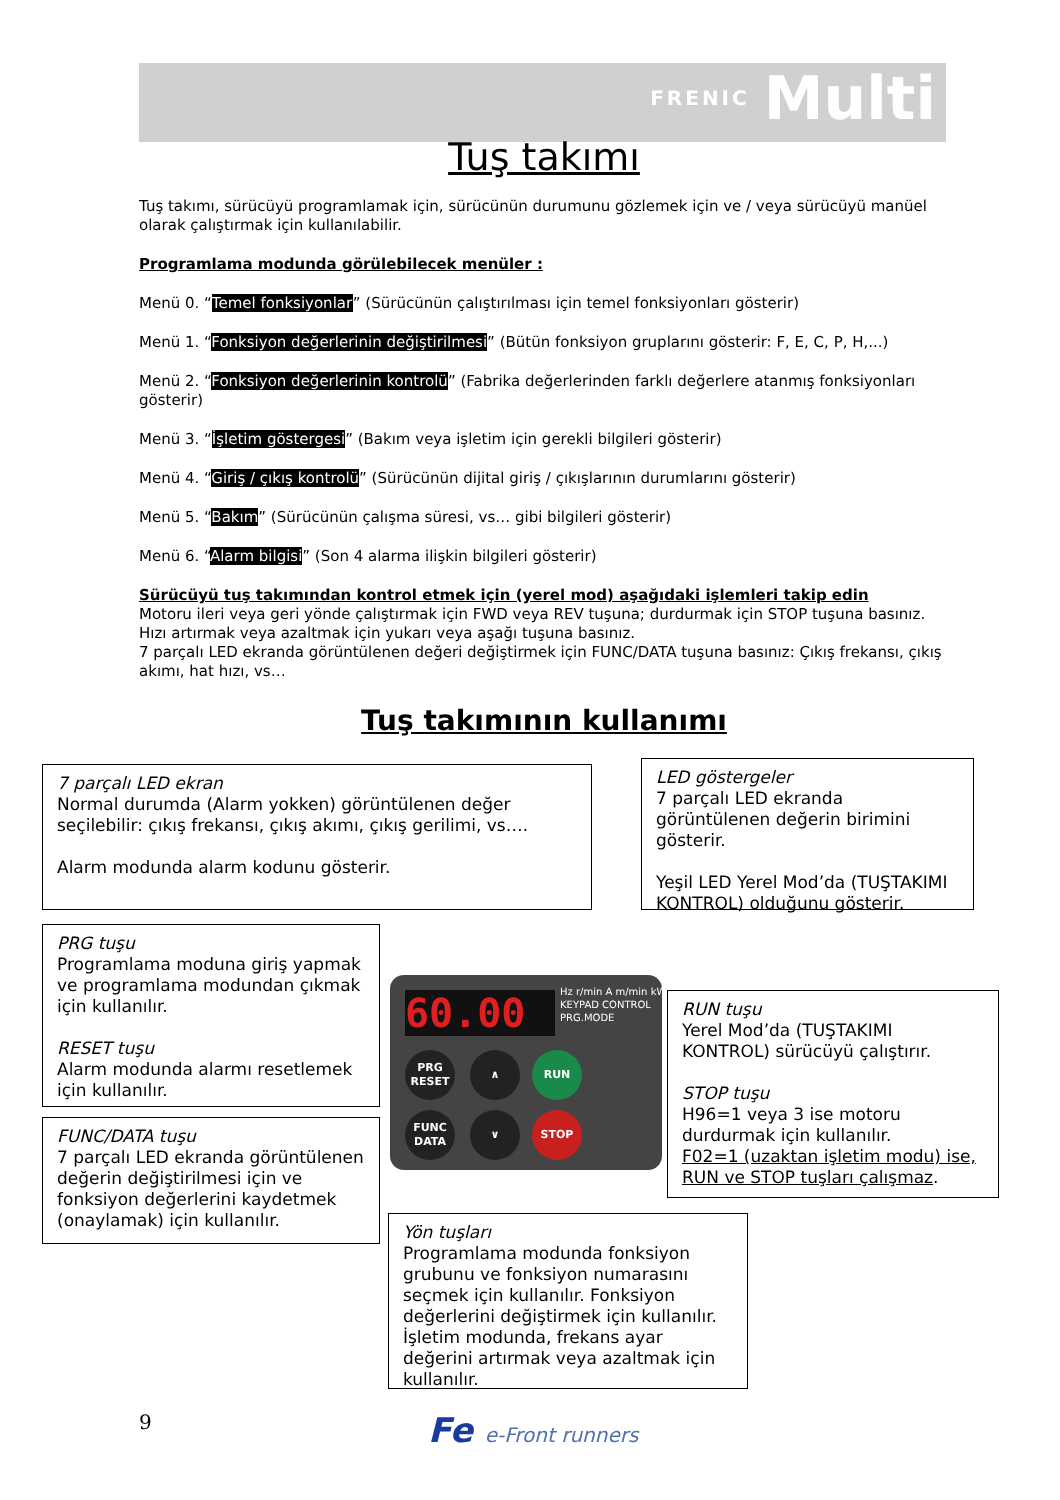FRENIC Multi
Tuş takımı
Tuş takımı, sürücüyü programlamak için, sürücünün durumunu gözlemek için ve / veya sürücüyü manüel olarak çalıştırmak için kullanılabilir.
Programlama modunda görülebilecek menüler :
Menü 0. “Temel fonksiyonlar” (Sürücünün çalıştırılması için temel fonksiyonları gösterir)
Menü 1. “Fonksiyon değerlerinin değiştirilmesi” (Bütün fonksiyon gruplarını gösterir: F, E, C, P, H,...)
Menü 2. “Fonksiyon değerlerinin kontrolü” (Fabrika değerlerinden farklı değerlere atanmış fonksiyonları gösterir)
Menü 3. “İşletim göstergesi” (Bakım veya işletim için gerekli bilgileri gösterir)
Menü 4. “Giriş / çıkış kontrolü” (Sürücünün dijital giriş / çıkışlarının durumlarını gösterir)
Menü 5. “Bakım” (Sürücünün çalışma süresi, vs… gibi bilgileri gösterir)
Menü 6. “Alarm bilgisi” (Son 4 alarma ilişkin bilgileri gösterir)
Sürücüyü tuş takımından kontrol etmek için (yerel mod) aşağıdaki işlemleri takip edin
Motoru ileri veya geri yönde çalıştırmak için FWD veya REV tuşuna; durdurmak için STOP tuşuna basınız.
Hızı artırmak veya azaltmak için yukarı veya aşağı tuşuna basınız.
7 parçalı LED ekranda görüntülenen değeri değiştirmek için FUNC/DATA tuşuna basınız: Çıkış frekansı, çıkış akımı, hat hızı, vs…
Tuş takımının kullanımı
7 parçalı LED ekran
Normal durumda (Alarm yokken) görüntülenen değer seçilebilir: çıkış frekansı, çıkış akımı, çıkış gerilimi, vs….
Alarm modunda alarm kodunu gösterir.
LED göstergeler
7 parçalı LED ekranda görüntülenen değerin birimini gösterir.
Yeşil LED Yerel Mod’da (TUŞTAKIMI KONTROL) olduğunu gösterir.
PRG tuşu
Programlama moduna giriş yapmak ve programlama modundan çıkmak için kullanılır.
RESET tuşu
Alarm modunda alarmı resetlemek için kullanılır.
FUNC/DATA tuşu
7 parçalı LED ekranda görüntülenen değerin değiştirilmesi için ve fonksiyon değerlerini kaydetmek (onaylamak) için kullanılır.
60.00
Hz r/min A m/min kW
KEYPAD CONTROL
PRG.MODE
PRG RESET
FUNC DATA
∧
∨
RUN
STOP
RUN tuşu
Yerel Mod’da (TUŞTAKIMI KONTROL) sürücüyü çalıştırır.
STOP tuşu
H96=1 veya 3 ise motoru durdurmak için kullanılır.
F02=1 (uzaktan işletim modu) ise, RUN ve STOP tuşları çalışmaz.
Yön tuşları
Programlama modunda fonksiyon grubunu ve fonksiyon numarasını seçmek için kullanılır. Fonksiyon değerlerini değiştirmek için kullanılır.
İşletim modunda, frekans ayar değerini artırmak veya azaltmak için kullanılır.
9 Fe e-Front runners